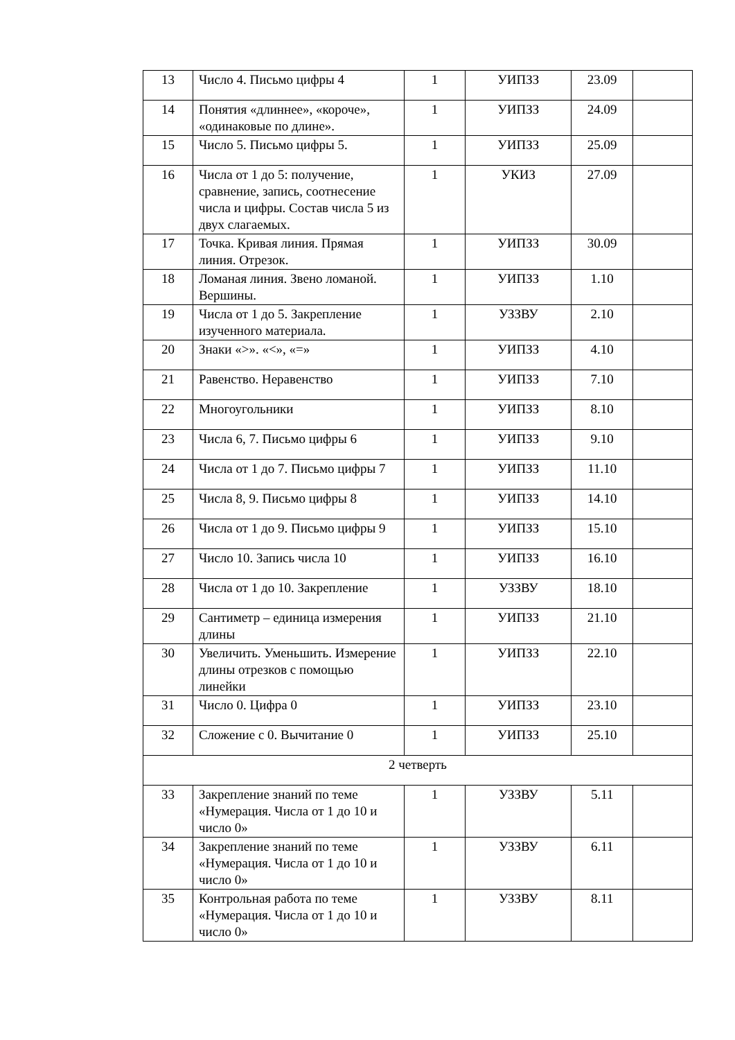| 13 | Число 4. Письмо цифры 4 | 1 | УИПЗЗ | 23.09 | |
| 14 | Понятия «длиннее», «короче», «одинаковые по длине». | 1 | УИПЗЗ | 24.09 | |
| 15 | Число 5. Письмо цифры 5. | 1 | УИПЗЗ | 25.09 | |
| 16 | Числа от 1 до 5: получение, сравнение, запись, соотнесение числа и цифры. Состав числа 5 из двух слагаемых. | 1 | УКИЗ | 27.09 | |
| 17 | Точка. Кривая линия. Прямая линия. Отрезок. | 1 | УИПЗЗ | 30.09 | |
| 18 | Ломаная линия. Звено ломаной. Вершины. | 1 | УИПЗЗ | 1.10 | |
| 19 | Числа от 1 до 5. Закрепление изученного материала. | 1 | УЗЗВУ | 2.10 | |
| 20 | Знаки «>». «<», «=» | 1 | УИПЗЗ | 4.10 | |
| 21 | Равенство. Неравенство | 1 | УИПЗЗ | 7.10 | |
| 22 | Многоугольники | 1 | УИПЗЗ | 8.10 | |
| 23 | Числа 6, 7. Письмо цифры 6 | 1 | УИПЗЗ | 9.10 | |
| 24 | Числа от 1 до 7. Письмо цифры 7 | 1 | УИПЗЗ | 11.10 | |
| 25 | Числа 8, 9. Письмо цифры 8 | 1 | УИПЗЗ | 14.10 | |
| 26 | Числа от 1 до 9. Письмо цифры 9 | 1 | УИПЗЗ | 15.10 | |
| 27 | Число 10. Запись числа 10 | 1 | УИПЗЗ | 16.10 | |
| 28 | Числа от 1 до 10. Закрепление | 1 | УЗЗВУ | 18.10 | |
| 29 | Сантиметр – единица измерения длины | 1 | УИПЗЗ | 21.10 | |
| 30 | Увеличить. Уменьшить. Измерение длины отрезков с помощью линейки | 1 | УИПЗЗ | 22.10 | |
| 31 | Число 0. Цифра 0 | 1 | УИПЗЗ | 23.10 | |
| 32 | Сложение с 0. Вычитание 0 | 1 | УИПЗЗ | 25.10 | |
| 2 четверть | | | | | |
| 33 | Закрепление знаний по теме «Нумерация. Числа от 1 до 10 и число 0» | 1 | УЗЗВУ | 5.11 | |
| 34 | Закрепление знаний по теме «Нумерация. Числа от 1 до 10 и число 0» | 1 | УЗЗВУ | 6.11 | |
| 35 | Контрольная работа по теме «Нумерация. Числа от 1 до 10 и число 0» | 1 | УЗЗВУ | 8.11 | |